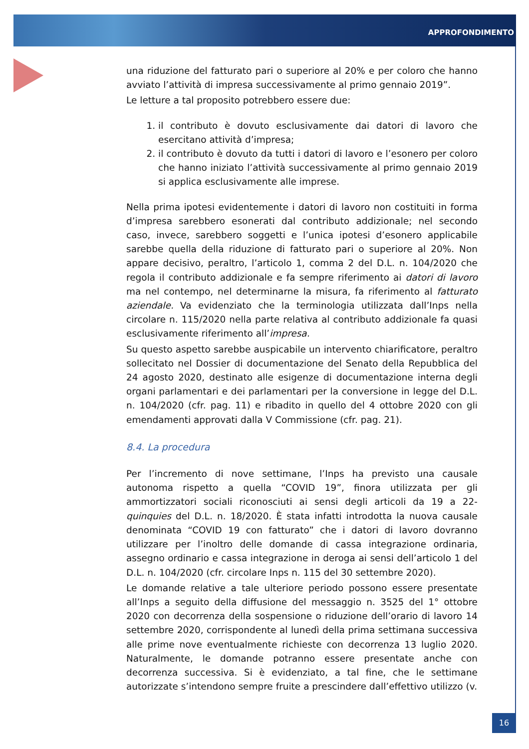APPROFONDIMENTO
una riduzione del fatturato pari o superiore al 20% e per coloro che hanno avviato l’attività di impresa successivamente al primo gennaio 2019”.
Le letture a tal proposito potrebbero essere due:
1. il contributo è dovuto esclusivamente dai datori di lavoro che esercitano attività d’impresa;
2. il contributo è dovuto da tutti i datori di lavoro e l’esonero per coloro che hanno iniziato l’attività successivamente al primo gennaio 2019 si applica esclusivamente alle imprese.
Nella prima ipotesi evidentemente i datori di lavoro non costituiti in forma d’impresa sarebbero esonerati dal contributo addizionale; nel secondo caso, invece, sarebbero soggetti e l’unica ipotesi d’esonero applicabile sarebbe quella della riduzione di fatturato pari o superiore al 20%. Non appare decisivo, peraltro, l’articolo 1, comma 2 del D.L. n. 104/2020 che regola il contributo addizionale e fa sempre riferimento ai datori di lavoro ma nel contempo, nel determinarne la misura, fa riferimento al fatturato aziendale. Va evidenziato che la terminologia utilizzata dall’Inps nella circolare n. 115/2020 nella parte relativa al contributo addizionale fa quasi esclusivamente riferimento all’impresa.
Su questo aspetto sarebbe auspicabile un intervento chiarificatore, peraltro sollecitato nel Dossier di documentazione del Senato della Repubblica del 24 agosto 2020, destinato alle esigenze di documentazione interna degli organi parlamentari e dei parlamentari per la conversione in legge del D.L. n. 104/2020 (cfr. pag. 11) e ribadito in quello del 4 ottobre 2020 con gli emendamenti approvati dalla V Commissione (cfr. pag. 21).
8.4. La procedura
Per l’incremento di nove settimane, l’Inps ha previsto una causale autonoma rispetto a quella “COVID 19”, finora utilizzata per gli ammortizzatori sociali riconosciuti ai sensi degli articoli da 19 a 22-quinquies del D.L. n. 18/2020. È stata infatti introdotta la nuova causale denominata “COVID 19 con fatturato” che i datori di lavoro dovranno utilizzare per l’inoltro delle domande di cassa integrazione ordinaria, assegno ordinario e cassa integrazione in deroga ai sensi dell’articolo 1 del D.L. n. 104/2020 (cfr. circolare Inps n. 115 del 30 settembre 2020).
Le domande relative a tale ulteriore periodo possono essere presentate all’Inps a seguito della diffusione del messaggio n. 3525 del 1° ottobre 2020 con decorrenza della sospensione o riduzione dell’orario di lavoro 14 settembre 2020, corrispondente al lunedì della prima settimana successiva alle prime nove eventualmente richieste con decorrenza 13 luglio 2020. Naturalmente, le domande potranno essere presentate anche con decorrenza successiva. Si è evidenziato, a tal fine, che le settimane autorizzate s’intendono sempre fruite a prescindere dall’effettivo utilizzo (v.
16